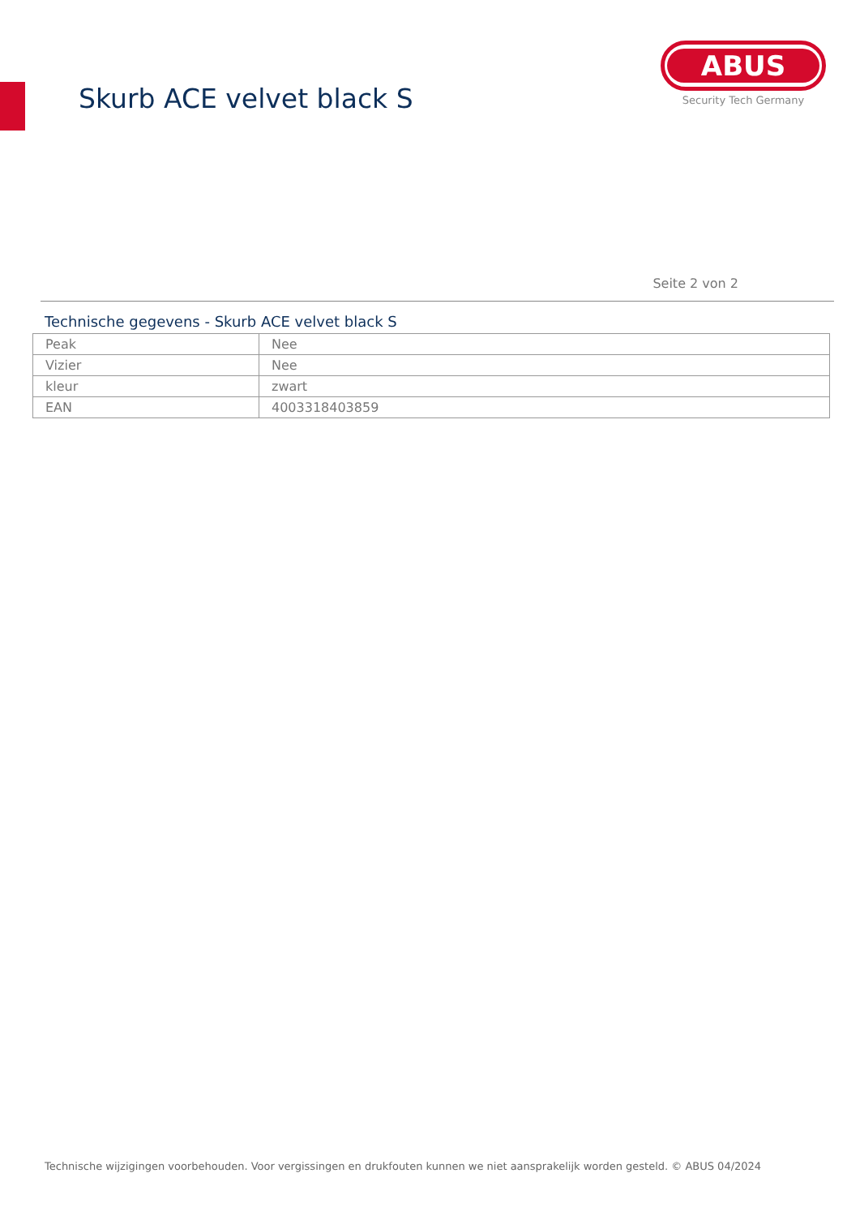Skurb ACE velvet black S
ABUS
Security Tech Germany
Seite 2 von 2
Technische gegevens - Skurb ACE velvet black S
| Peak | Nee |
| Vizier | Nee |
| kleur | zwart |
| EAN | 4003318403859 |
Technische wijzigingen voorbehouden. Voor vergissingen en drukfouten kunnen we niet aansprakelijk worden gesteld. © ABUS 04/2024